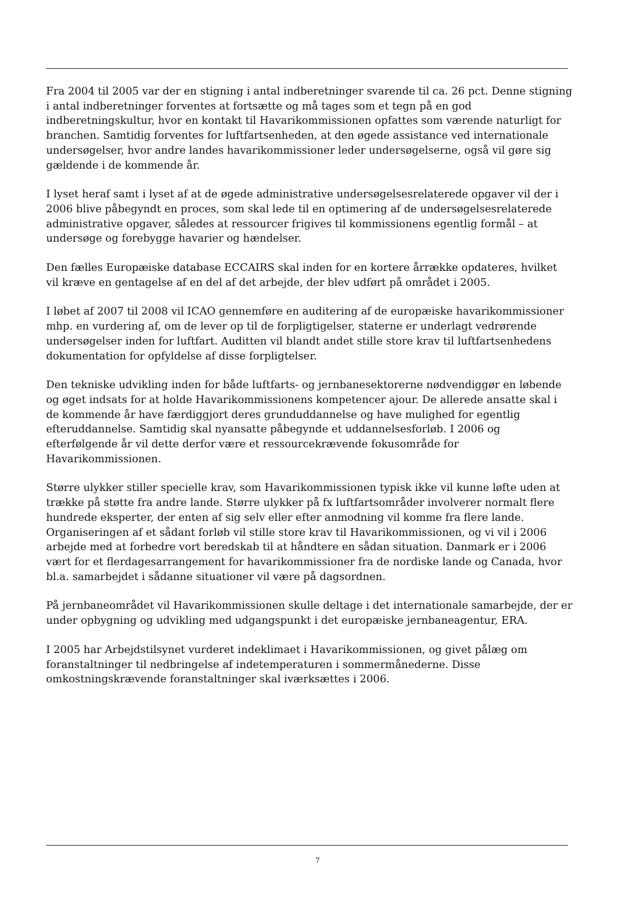Fra 2004 til 2005 var der en stigning i antal indberetninger svarende til ca. 26 pct. Denne stigning i antal indberetninger forventes at fortsætte og må tages som et tegn på en god indberetningskultur, hvor en kontakt til Havarikommissionen opfattes som værende naturligt for branchen. Samtidig forventes for luftfartsenheden, at den øgede assistance ved internationale undersøgelser, hvor andre landes havarikommissioner leder undersøgelserne, også vil gøre sig gældende i de kommende år.
I lyset heraf samt i lyset af at de øgede administrative undersøgelsesrelaterede opgaver vil der i 2006 blive påbegyndt en proces, som skal lede til en optimering af de undersøgelsesrelaterede administrative opgaver, således at ressourcer frigives til kommissionens egentlig formål – at undersøge og forebygge havarier og hændelser.
Den fælles Europæiske database ECCAIRS skal inden for en kortere årrække opdateres, hvilket vil kræve en gentagelse af en del af det arbejde, der blev udført på området i 2005.
I løbet af 2007 til 2008 vil ICAO gennemføre en auditering af de europæiske havarikommissioner mhp. en vurdering af, om de lever op til de forpligtigelser, staterne er underlagt vedrørende undersøgelser inden for luftfart. Auditten vil blandt andet stille store krav til luftfartsenhedens dokumentation for opfyldelse af disse forpligtelser.
Den tekniske udvikling inden for både luftfarts- og jernbanesektorerne nødvendiggør en løbende og øget indsats for at holde Havarikommissionens kompetencer ajour. De allerede ansatte skal i de kommende år have færdiggjort deres grunduddannelse og have mulighed for egentlig efteruddannelse. Samtidig skal nyansatte påbegynde et uddannelsesforløb. I 2006 og efterfølgende år vil dette derfor være et ressourcekrævende fokusområde for Havarikommissionen.
Større ulykker stiller specielle krav, som Havarikommissionen typisk ikke vil kunne løfte uden at trække på støtte fra andre lande. Større ulykker på fx luftfartsområder involverer normalt flere hundrede eksperter, der enten af sig selv eller efter anmodning vil komme fra flere lande. Organiseringen af et sådant forløb vil stille store krav til Havarikommissionen, og vi vil i 2006 arbejde med at forbedre vort beredskab til at håndtere en sådan situation. Danmark er i 2006 vært for et flerdagesarrangement for havarikommissioner fra de nordiske lande og Canada, hvor bl.a. samarbejdet i sådanne situationer vil være på dagsordnen.
På jernbaneområdet vil Havarikommissionen skulle deltage i det internationale samarbejde, der er under opbygning og udvikling med udgangspunkt i det europæiske jernbaneagentur, ERA.
I 2005 har Arbejdstilsynet vurderet indeklimaet i Havarikommissionen, og givet pålæg om foranstaltninger til nedbringelse af indetemperaturen i sommermånederne. Disse omkostningskrævende foranstaltninger skal iværksættes i 2006.
7